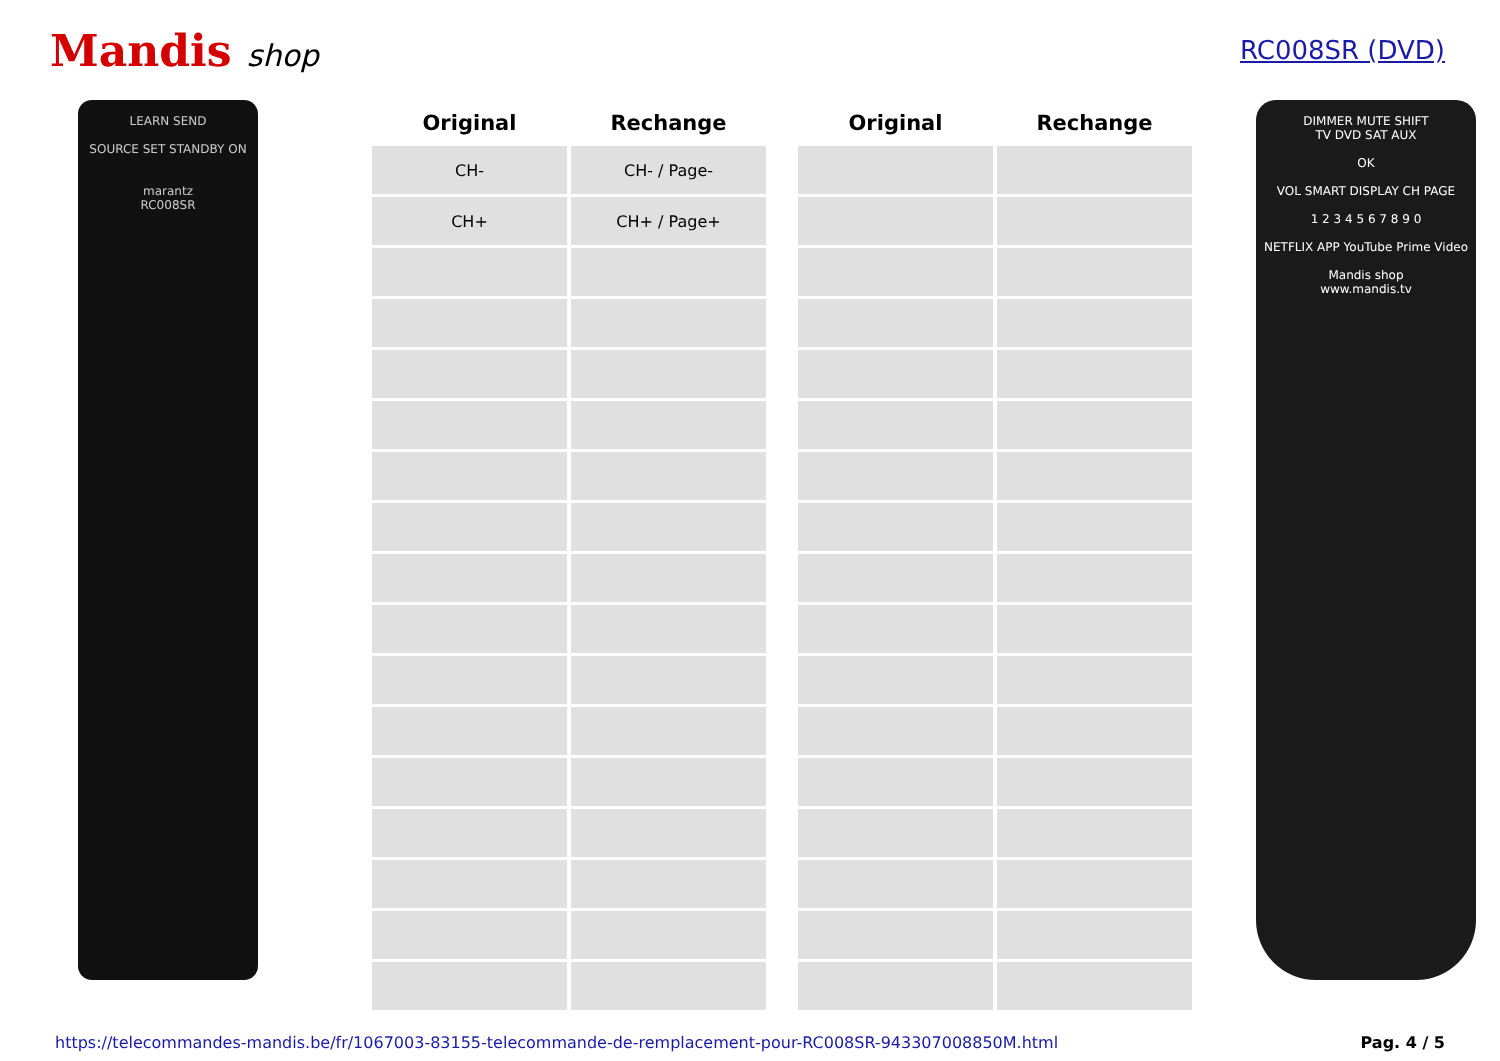Mandis shop
RC008SR (DVD)
LEARN SEND
SOURCE SET STANDBY ON
marantz
RC008SR
| Original | Rechange |
| --- | --- |
| CH- | CH- / Page- |
| CH+ | CH+ / Page+ |
| Original | Rechange |
| --- | --- |
DIMMER MUTE SHIFT
TV DVD SAT AUX
OK
VOL SMART DISPLAY CH PAGE
1 2 3 4 5 6 7 8 9 0
NETFLIX APP YouTube Prime Video
Mandis shop
www.mandis.tv
https://telecommandes-mandis.be/fr/1067003-83155-telecommande-de-remplacement-pour-RC008SR-943307008850M.html Pag. 4 / 5